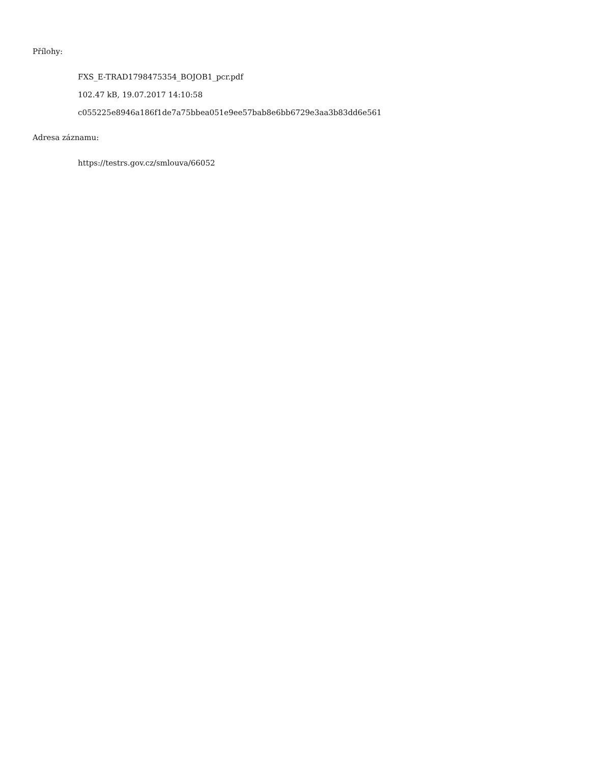Přílohy:
FXS_E-TRAD1798475354_BOJOB1_pcr.pdf
102.47 kB, 19.07.2017 14:10:58
c055225e8946a186f1de7a75bbea051e9ee57bab8e6bb6729e3aa3b83dd6e561
Adresa záznamu:
https://testrs.gov.cz/smlouva/66052